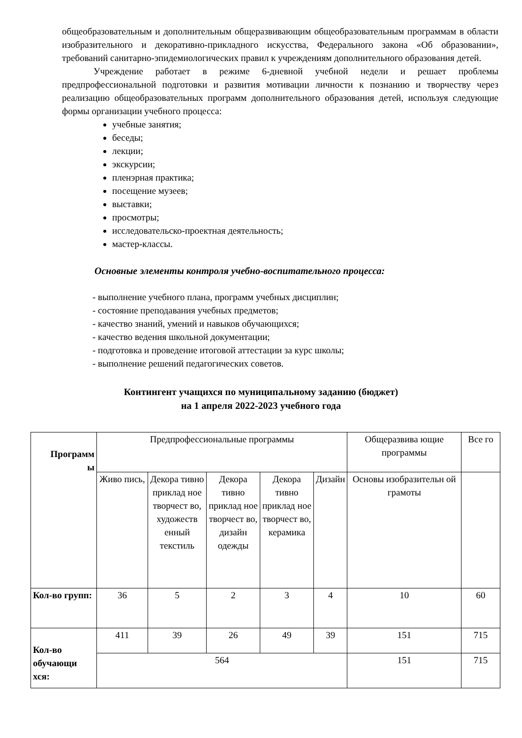общеобразовательным и дополнительным общеразвивающим общеобразовательным программам в области изобразительного и декоративно-прикладного искусства, Федерального закона «Об образовании», требований санитарно-эпидемиологических правил к учреждениям дополнительного образования детей.
Учреждение работает в режиме 6-дневной учебной недели и решает проблемы предпрофессиональной подготовки и развития мотивации личности к познанию и творчеству через реализацию общеобразовательных программ дополнительного образования детей, используя следующие формы организации учебного процесса:
учебные занятия;
беседы;
лекции;
экскурсии;
пленэрная практика;
посещение музеев;
выставки;
просмотры;
исследовательско-проектная деятельность;
мастер-классы.
Основные элементы контроля учебно-воспитательного процесса:
- выполнение учебного плана, программ учебных дисциплин;
- состояние преподавания учебных предметов;
- качество знаний, умений и навыков обучающихся;
- качество ведения школьной документации;
- подготовка и проведение итоговой аттестации за курс школы;
- выполнение решений педагогических советов.
Контингент учащихся по муниципальному заданию (бюджет)
на 1 апреля 2022-2023 учебного года
| Программ ы | Предпрофессиональные программы | | | | | Общеразвива ющие программы | Все го |
| --- | --- | --- | --- | --- | --- | --- | --- |
| | Живо пись, | Декора тивно приклад ное творчест во, художеств енный текстиль | Декора тивно приклад ное творчест во, дизайн одежды | Декора тивно приклад ное творчест во, керамика | Дизайн | Основы изобразительн ой грамоты | |
| Кол-во групп: | 36 | 5 | 2 | 3 | 4 | 10 | 60 |
| Кол-во обучающи хся: | 411 | 39 | 26 | 49 | 39 | 151 | 715 |
| | 564 | | | | | 151 | 715 |